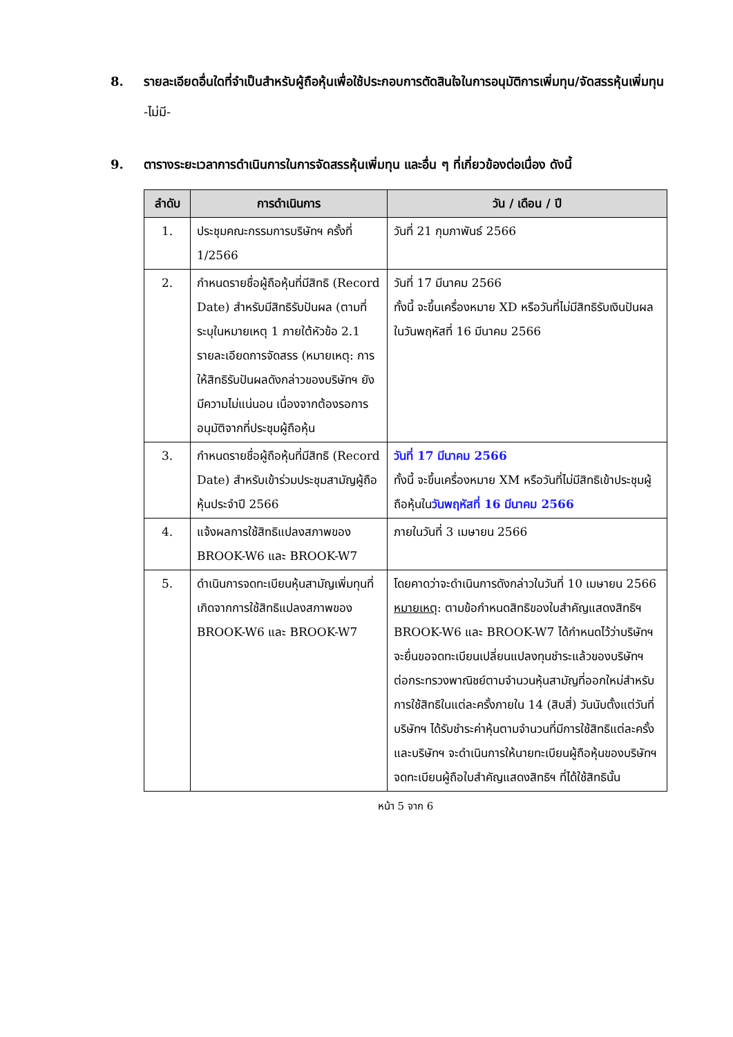8. รายละเอียดอื่นใดที่จำเป็นสำหรับผู้ถือหุ้นเพื่อใช้ประกอบการตัดสินใจในการอนุมัติการเพิ่มทุน/จัดสรรหุ้นเพิ่มทุน
-ไม่มี-
9. ตารางระยะเวลาการดำเนินการในการจัดสรรหุ้นเพิ่มทุน และอื่น ๆ ที่เกี่ยวข้องต่อเนื่อง ดังนี้
| ลำดับ | การดำเนินการ | วัน / เดือน / ปี |
| --- | --- | --- |
| 1. | ประชุมคณะกรรมการบริษัทฯ ครั้งที่ 1/2566 | วันที่ 21 กุมภาพันธ์ 2566 |
| 2. | กำหนดรายชื่อผู้ถือหุ้นที่มีสิทธิ (Record Date) สำหรับมีสิทธิรับปันผล (ตามที่ระบุในหมายเหตุ 1 ภายใต้หัวข้อ 2.1 รายละเอียดการจัดสรร (หมายเหตุ: การให้สิทธิรับปันผลดังกล่าวของบริษัทฯ ยังมีความไม่แน่นอน เนื่องจากต้องรอการอนุมัติจากที่ประชุมผู้ถือหุ้น | วันที่ 17 มีนาคม 2566 ทั้งนี้ จะขึ้นเครื่องหมาย XD หรือวันที่ไม่มีสิทธิรับเงินปันผลในวันพฤหัสที่ 16 มีนาคม 2566 |
| 3. | กำหนดรายชื่อผู้ถือหุ้นที่มีสิทธิ (Record Date) สำหรับเข้าร่วมประชุมสามัญผู้ถือหุ้นประจำปี 2566 | วันที่ 17 มีนาคม 2566 ทั้งนี้ จะขึ้นเครื่องหมาย XM หรือวันที่ไม่มีสิทธิเข้าประชุมผู้ถือหุ้นใน วันพฤหัสที่ 16 มีนาคม 2566 |
| 4. | แจ้งผลการใช้สิทธิแปลงสภาพของ BROOK-W6 และ BROOK-W7 | ภายในวันที่ 3 เมษายน 2566 |
| 5. | ดำเนินการจดทะเบียนหุ้นสามัญเพิ่มทุนที่เกิดจากการใช้สิทธิแปลงสภาพของ BROOK-W6 และ BROOK-W7 | โดยคาดว่าจะดำเนินการดังกล่าวในวันที่ 10 เมษายน 2566 หมายเหตุ : ตามข้อกำหนดสิทธิของใบสำคัญแสดงสิทธิฯ BROOK-W6 และ BROOK-W7 ได้กำหนดไว้ว่าบริษัทฯ จะยื่นขอจดทะเบียนเปลี่ยนแปลงทุนชำระแล้วของบริษัทฯ ต่อกระทรวงพาณิชย์ตามจำนวนหุ้นสามัญที่ออกใหม่สำหรับการใช้สิทธิในแต่ละครั้งภายใน 14 (สิบสี่) วันนับตั้งแต่วันที่บริษัทฯ ได้รับชำระค่าหุ้นตามจำนวนที่มีการใช้สิทธิแต่ละครั้ง และบริษัทฯ จะดำเนินการให้นายทะเบียนผู้ถือหุ้นของบริษัทฯ จดทะเบียนผู้ถือใบสำคัญแสดงสิทธิฯ ที่ได้ใช้สิทธินั้น |
หน้า 5 จาก 6